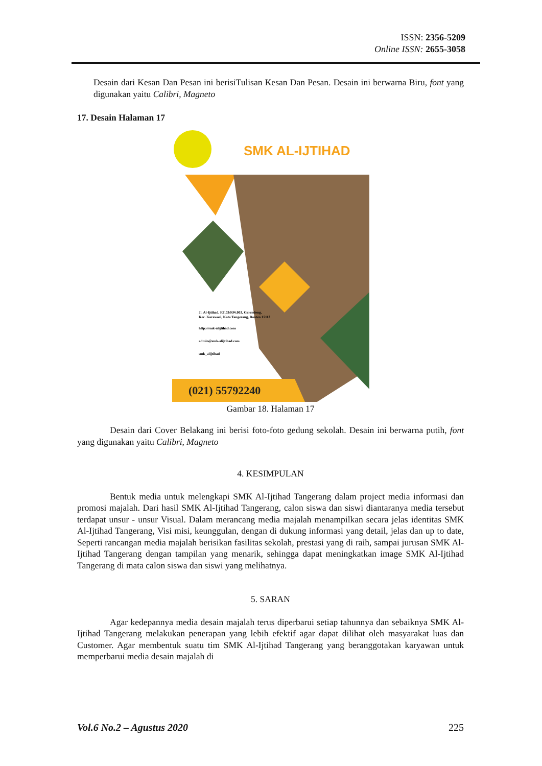ISSN: 2356-5209
Online ISSN: 2655-3058
Desain dari Kesan Dan Pesan ini berisiTulisan Kesan Dan Pesan. Desain ini berwarna Biru, font yang digunakan yaitu Calibri, Magneto
17. Desain Halaman 17
SMK AL-IJTIHAD
Jl. Al-Ijtihad, RT.03/RW.003, Gerendeng,
Kec. Karawaci, Kota Tangerang, Banten 15113
http://smk-alijtihad.com
admin@smk-alijtihad.com
smk_alijtihad
(021) 55792240
Gambar 18. Halaman 17
Desain dari Cover Belakang ini berisi foto-foto gedung sekolah. Desain ini berwarna putih, font yang digunakan yaitu Calibri, Magneto
4. KESIMPULAN
Bentuk media untuk melengkapi SMK Al-Ijtihad Tangerang dalam project media informasi dan promosi majalah. Dari hasil SMK Al-Ijtihad Tangerang, calon siswa dan siswi diantaranya media tersebut terdapat unsur - unsur Visual. Dalam merancang media majalah menampilkan secara jelas identitas SMK Al-Ijtihad Tangerang, Visi misi, keunggulan, dengan di dukung informasi yang detail, jelas dan up to date, Seperti rancangan media majalah berisikan fasilitas sekolah, prestasi yang di raih, sampai jurusan SMK Al-Ijtihad Tangerang dengan tampilan yang menarik, sehingga dapat meningkatkan image SMK Al-Ijtihad Tangerang di mata calon siswa dan siswi yang melihatnya.
5. SARAN
Agar kedepannya media desain majalah terus diperbarui setiap tahunnya dan sebaiknya SMK Al-Ijtihad Tangerang melakukan penerapan yang lebih efektif agar dapat dilihat oleh masyarakat luas dan Customer. Agar membentuk suatu tim SMK Al-Ijtihad Tangerang yang beranggotakan karyawan untuk memperbarui media desain majalah di
Vol.6 No.2 – Agustus 2020 225